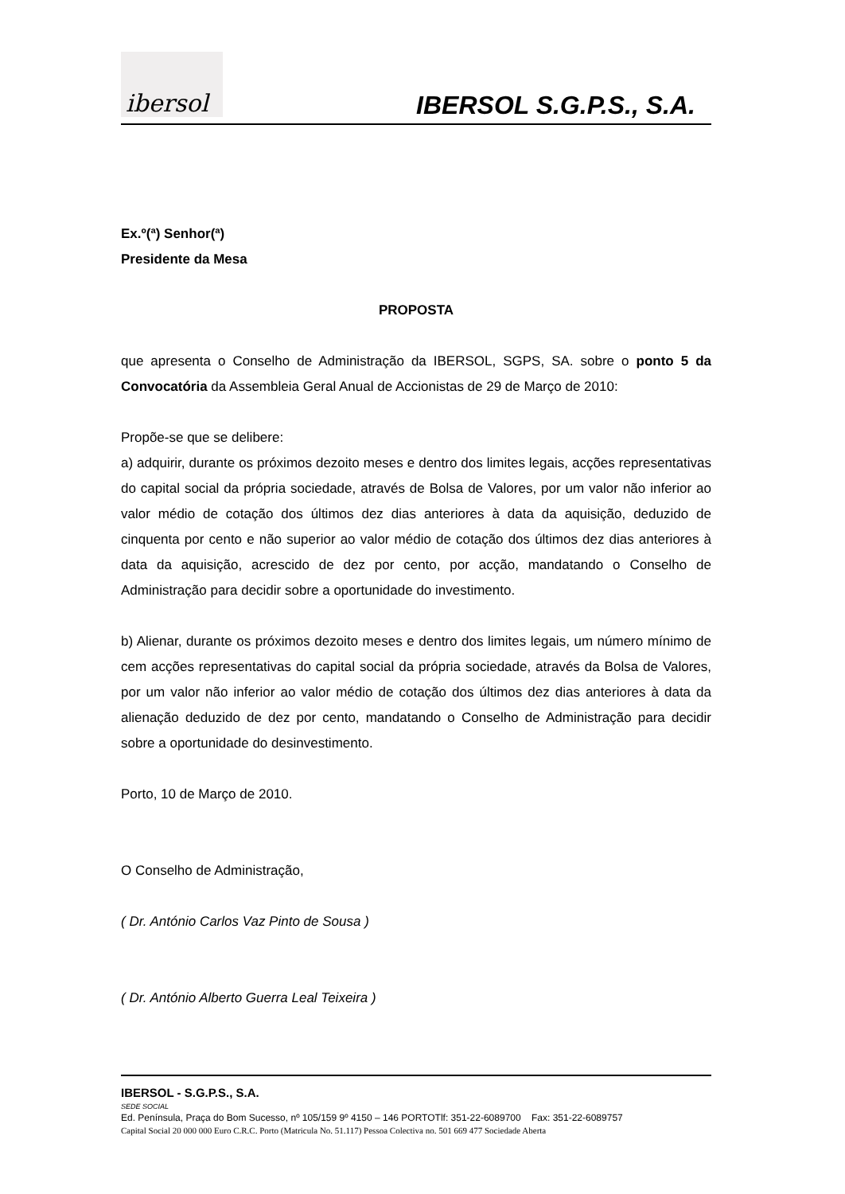ibersol
IBERSOL S.G.P.S., S.A.
Ex.º(ª) Senhor(ª)
Presidente da Mesa
PROPOSTA
que apresenta o Conselho de Administração da IBERSOL, SGPS, SA. sobre o ponto 5 da Convocatória da Assembleia Geral Anual de Accionistas de 29 de Março de 2010:
Propõe-se que se delibere:
a) adquirir, durante os próximos dezoito meses e dentro dos limites legais, acções representativas do capital social da própria sociedade, através de Bolsa de Valores, por um valor não inferior ao valor médio de cotação dos últimos dez dias anteriores à data da aquisição, deduzido de cinquenta por cento e não superior ao valor médio de cotação dos últimos dez dias anteriores à data da aquisição, acrescido de dez por cento, por acção, mandatando o Conselho de Administração para decidir sobre a oportunidade do investimento.
b) Alienar, durante os próximos dezoito meses e dentro dos limites legais, um número mínimo de cem acções representativas do capital social da própria sociedade, através da Bolsa de Valores, por um valor não inferior ao valor médio de cotação dos últimos dez dias anteriores à data da alienação deduzido de dez por cento, mandatando o Conselho de Administração para decidir sobre a oportunidade do desinvestimento.
Porto, 10 de Março de 2010.
O Conselho de Administração,
( Dr. António Carlos Vaz Pinto de Sousa )
( Dr. António Alberto Guerra Leal Teixeira )
IBERSOL - S.G.P.S., S.A.
SEDE SOCIAL
Ed. Península, Praça do Bom Sucesso, nº 105/159 9º 4150 – 146 PORTOTlf: 351-22-6089700 Fax: 351-22-6089757
Capital Social 20 000 000 Euro C.R.C. Porto (Matricula No. 51.117) Pessoa Colectiva no. 501 669 477 Sociedade Aberta